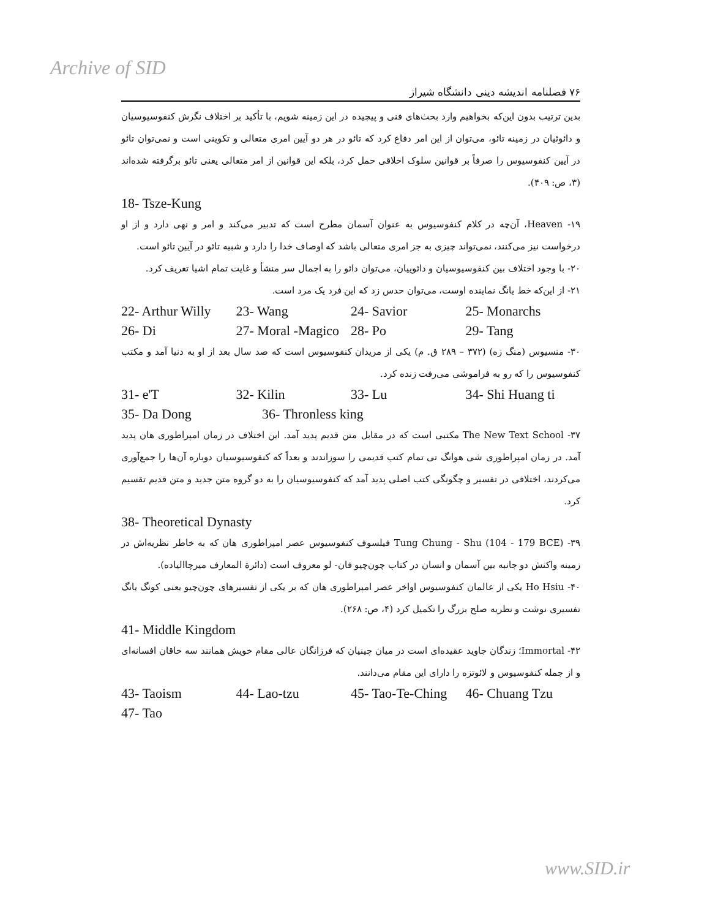Archive of SID
۷۶ فصلنامه اندیشه دینی دانشگاه شیراز
بدین ترتیب بدون این‌که بخواهیم وارد بحث‌های فنی و پیچیده در این زمینه شویم، با تأکید بر اختلاف نگرش کنفوسیوسیان و دائوئیان در زمینه تائو، می‌توان از این امر دفاع کرد که تائو در هر دو آیین امری متعالی و تکوینی است و نمی‌توان تائو در آیین کنفوسیوس را صرفاً بر قوانین سلوک اخلاقی حمل کرد، بلکه این قوانین از امر متعالی یعنی تائو برگرفته شده‌اند (۳، ص: ۴۰۹).
18- Tsze-Kung
۱۹- Heaven، آن‌چه در کلام کنفوسیوس به عنوان آسمان مطرح است که تدبیر می‌کند و امر و نهی دارد و از او درخواست نیز می‌کنند، نمی‌تواند چیزی به جز امری متعالی باشد که اوصاف خدا را دارد و شبیه تائو در آیین تائو است.
۲۰- با وجود اختلاف بین کنفوسیوسیان و دائوییان، می‌توان دائو را به اجمال سر منشأ و غایت تمام اشیا تعریف کرد.
۲۱- از این‌که خط یانگ نماینده اوست، می‌توان حدس زد که این فرد یک مرد است.
22- Arthur Willy 23- Wang 24- Savior 25- Monarchs
26- Di 27- Moral -Magico 28- Po 29- Tang
۳۰- منسیوس (منگ زه) (۳۷۲ – ۲۸۹ ق. م) یکی از مریدان کنفوسیوس است که صد سال بعد از او به دنیا آمد و مکتب کنفوسیوس را که رو به فراموشی می‌رفت زنده کرد.
31- e'T 32- Kilin 33- Lu 34- Shi Huang ti
35- Da Dong 36- Thronless king
۳۷- The New Text School مکتبی است که در مقابل متن قدیم پدید آمد. این اختلاف در زمان امپراطوری هان پدید آمد. در زمان امپراطوری شی هوانگ تی تمام کتب قدیمی را سوزاندند و بعداً که کنفوسیوسیان دوباره آن‌ها را جمع‌آوری می‌کردند، اختلافی در تفسیر و چگونگی کتب اصلی پدید آمد که کنفوسیوسیان را به دو گروه متن جدید و متن قدیم تقسیم کرد.
38- Theoretical Dynasty
۳۹- Tung Chung - Shu (104 - 179 BCE) فیلسوف کنفوسیوس عصر امپراطوری هان که به خاطر نظریه‌اش در زمینه واکنش دو جانبه بین آسمان و انسان در کتاب چون‌چیو فان- لو معروف است (دائرة المعارف میرچاالیاده).
۴۰- Ho Hsiu یکی از عالمان کنفوسیوس اواخر عصر امپراطوری هان که بر یکی از تفسیرهای چون‌چیو یعنی کونگ یانگ تفسیری نوشت و نظریه صلح بزرگ را تکمیل کرد (۴، ص: ۲۶۸).
41- Middle Kingdom
۴۲- Immortal؛ زندگان جاوید عقیده‌ای است در میان چینیان که فرزانگان عالی مقام خویش همانند سه خاقان افسانه‌ای و از جمله کنفوسیوس و لائوتزه را دارای این مقام می‌دانند.
43- Taoism 44- Lao-tzu 45- Tao-Te-Ching 46- Chuang Tzu
47- Tao
www.SID.ir